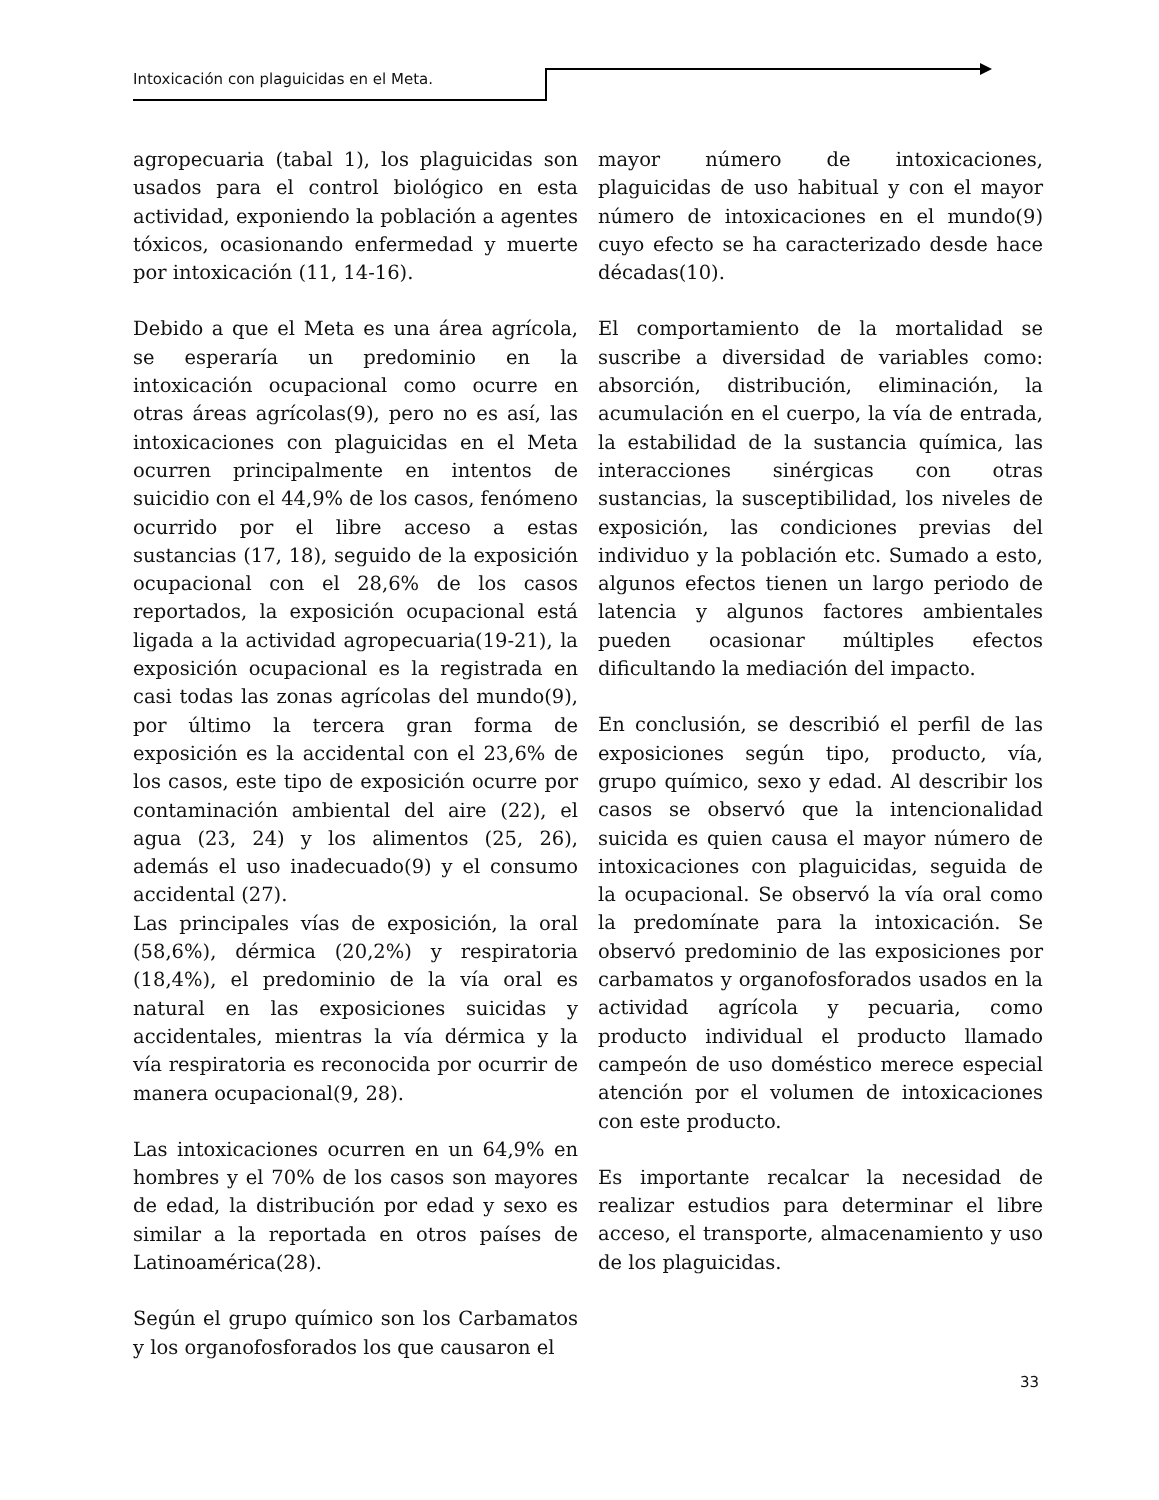Intoxicación con plaguicidas en el Meta.
agropecuaria (tabal 1), los plaguicidas son usados para el control biológico en esta actividad, exponiendo la población a agentes tóxicos, ocasionando enfermedad y muerte por intoxicación (11, 14-16).
Debido a que el Meta es una área agrícola, se esperaría un predominio en la intoxicación ocupacional como ocurre en otras áreas agrícolas(9), pero no es así, las intoxicaciones con plaguicidas en el Meta ocurren principalmente en intentos de suicidio con el 44,9% de los casos, fenómeno ocurrido por el libre acceso a estas sustancias (17, 18), seguido de la exposición ocupacional con el 28,6% de los casos reportados, la exposición ocupacional está ligada a la actividad agropecuaria(19-21), la exposición ocupacional es la registrada en casi todas las zonas agrícolas del mundo(9), por último la tercera gran forma de exposición es la accidental con el 23,6% de los casos, este tipo de exposición ocurre por contaminación ambiental del aire (22), el agua (23, 24) y los alimentos (25, 26), además el uso inadecuado(9) y el consumo accidental (27).
Las principales vías de exposición, la oral (58,6%), dérmica (20,2%) y respiratoria (18,4%), el predominio de la vía oral es natural en las exposiciones suicidas y accidentales, mientras la vía dérmica y la vía respiratoria es reconocida por ocurrir de manera ocupacional(9, 28).
Las intoxicaciones ocurren en un 64,9% en hombres y el 70% de los casos son mayores de edad, la distribución por edad y sexo es similar a la reportada en otros países de Latinoamérica(28).
Según el grupo químico son los Carbamatos y los organofosforados los que causaron el
mayor número de intoxicaciones, plaguicidas de uso habitual y con el mayor número de intoxicaciones en el mundo(9) cuyo efecto se ha caracterizado desde hace décadas(10).
El comportamiento de la mortalidad se suscribe a diversidad de variables como: absorción, distribución, eliminación, la acumulación en el cuerpo, la vía de entrada, la estabilidad de la sustancia química, las interacciones sinérgicas con otras sustancias, la susceptibilidad, los niveles de exposición, las condiciones previas del individuo y la población etc. Sumado a esto, algunos efectos tienen un largo periodo de latencia y algunos factores ambientales pueden ocasionar múltiples efectos dificultando la mediación del impacto.
En conclusión, se describió el perfil de las exposiciones según tipo, producto, vía, grupo químico, sexo y edad. Al describir los casos se observó que la intencionalidad suicida es quien causa el mayor número de intoxicaciones con plaguicidas, seguida de la ocupacional. Se observó la vía oral como la predomínate para la intoxicación. Se observó predominio de las exposiciones por carbamatos y organofosforados usados en la actividad agrícola y pecuaria, como producto individual el producto llamado campeón de uso doméstico merece especial atención por el volumen de intoxicaciones con este producto.
Es importante recalcar la necesidad de realizar estudios para determinar el libre acceso, el transporte, almacenamiento y uso de los plaguicidas.
33